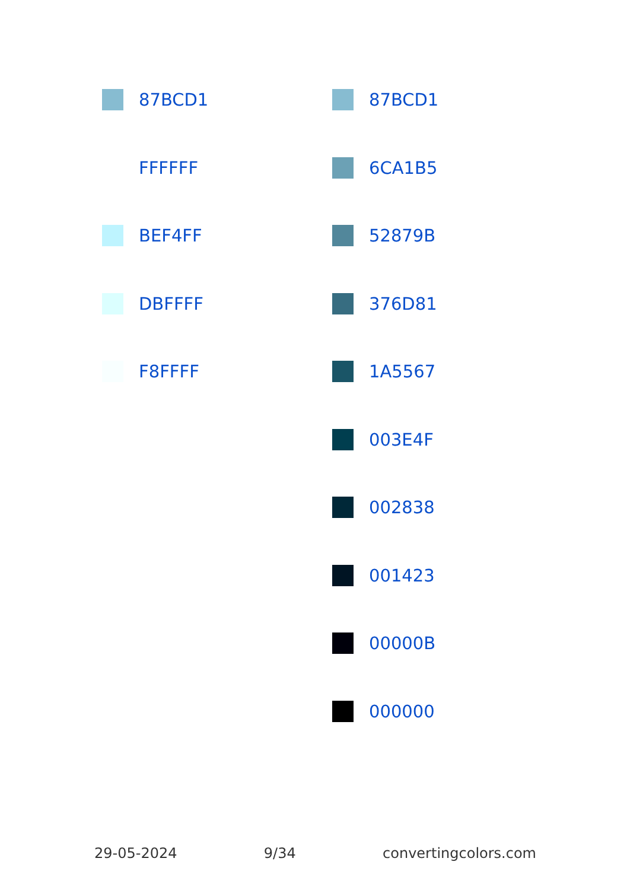87BCD1
FFFFFF
BEF4FF
DBFFFF
F8FFFF
87BCD1
6CA1B5
52879B
376D81
1A5567
003E4F
002838
001423
00000B
000000
29-05-2024 9/34 convertingcolors.com